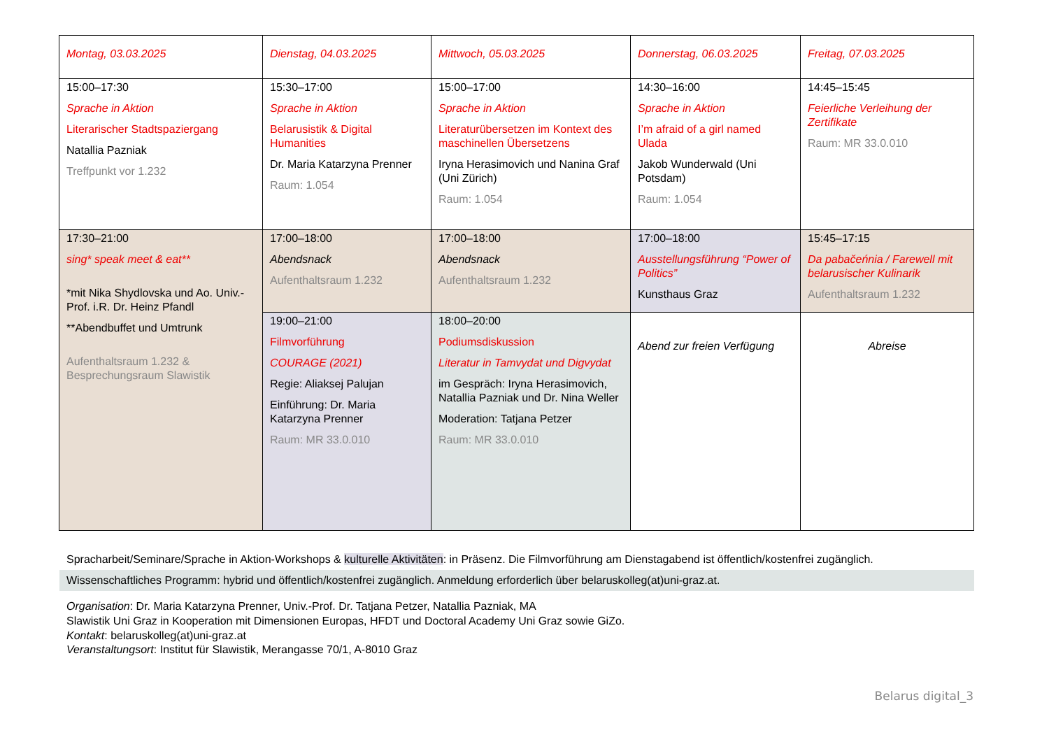| Montag, 03.03.2025 | Dienstag, 04.03.2025 | Mittwoch, 05.03.2025 | Donnerstag, 06.03.2025 | Freitag, 07.03.2025 |
| 15:00–17:30 Sprache in Aktion Literarischer Stadtspaziergang Natallia Pazniak Treffpunkt vor 1.232 | 15:30–17:00 Sprache in Aktion Belarusistik & Digital Humanities Dr. Maria Katarzyna Prenner Raum: 1.054 | 15:00–17:00 Sprache in Aktion Literaturübersetzen im Kontext des maschinellen Übersetzens Iryna Herasimovich und Nanina Graf (Uni Zürich) Raum: 1.054 | 14:30–16:00 Sprache in Aktion I’m afraid of a girl named Ulada Jakob Wunderwald (Uni Potsdam) Raum: 1.054 | 14:45–15:45 Feierliche Verleihung der Zertifikate Raum: MR 33.0.010 |
| 17:30–21:00 sing* speak meet & eat** *mit Nika Shydlovska und Ao. Univ.-Prof. i.R. Dr. Heinz Pfandl **Abendbuffet und Umtrunk Aufenthaltsraum 1.232 & Besprechungsraum Slawistik | 17:00–18:00 Abendsnack Aufenthaltsraum 1.232 | 17:00–18:00 Abendsnack Aufenthaltsraum 1.232 | 17:00–18:00 Ausstellungsführung “Power of Politics” Kunsthaus Graz | 15:45–17:15 Da pabačeńnia / Farewell mit belarusischer Kulinarik Aufenthaltsraum 1.232 |
| | 19:00–21:00 Filmvorführung COURAGE (2021) Regie: Aliaksej Palujan Einführung: Dr. Maria Katarzyna Prenner Raum: MR 33.0.010 | 18:00–20:00 Podiumsdiskussion Literatur in Tamvydat und Digvydat im Gespräch: Iryna Herasimovich, Natallia Pazniak und Dr. Nina Weller Moderation: Tatjana Petzer Raum: MR 33.0.010 | Abend zur freien Verfügung | Abreise |
Spracharbeit/Seminare/Sprache in Aktion-Workshops & kulturelle Aktivitäten: in Präsenz. Die Filmvorführung am Dienstagabend ist öffentlich/kostenfrei zugänglich.
Wissenschaftliches Programm: hybrid und öffentlich/kostenfrei zugänglich. Anmeldung erforderlich über belaruskolleg(at)uni-graz.at.
Organisation: Dr. Maria Katarzyna Prenner, Univ.-Prof. Dr. Tatjana Petzer, Natallia Pazniak, MA
Slawistik Uni Graz in Kooperation mit Dimensionen Europas, HFDT und Doctoral Academy Uni Graz sowie GiZo.
Kontakt: belaruskolleg(at)uni-graz.at
Veranstaltungsort: Institut für Slawistik, Merangasse 70/1, A-8010 Graz
Belarus digital_3